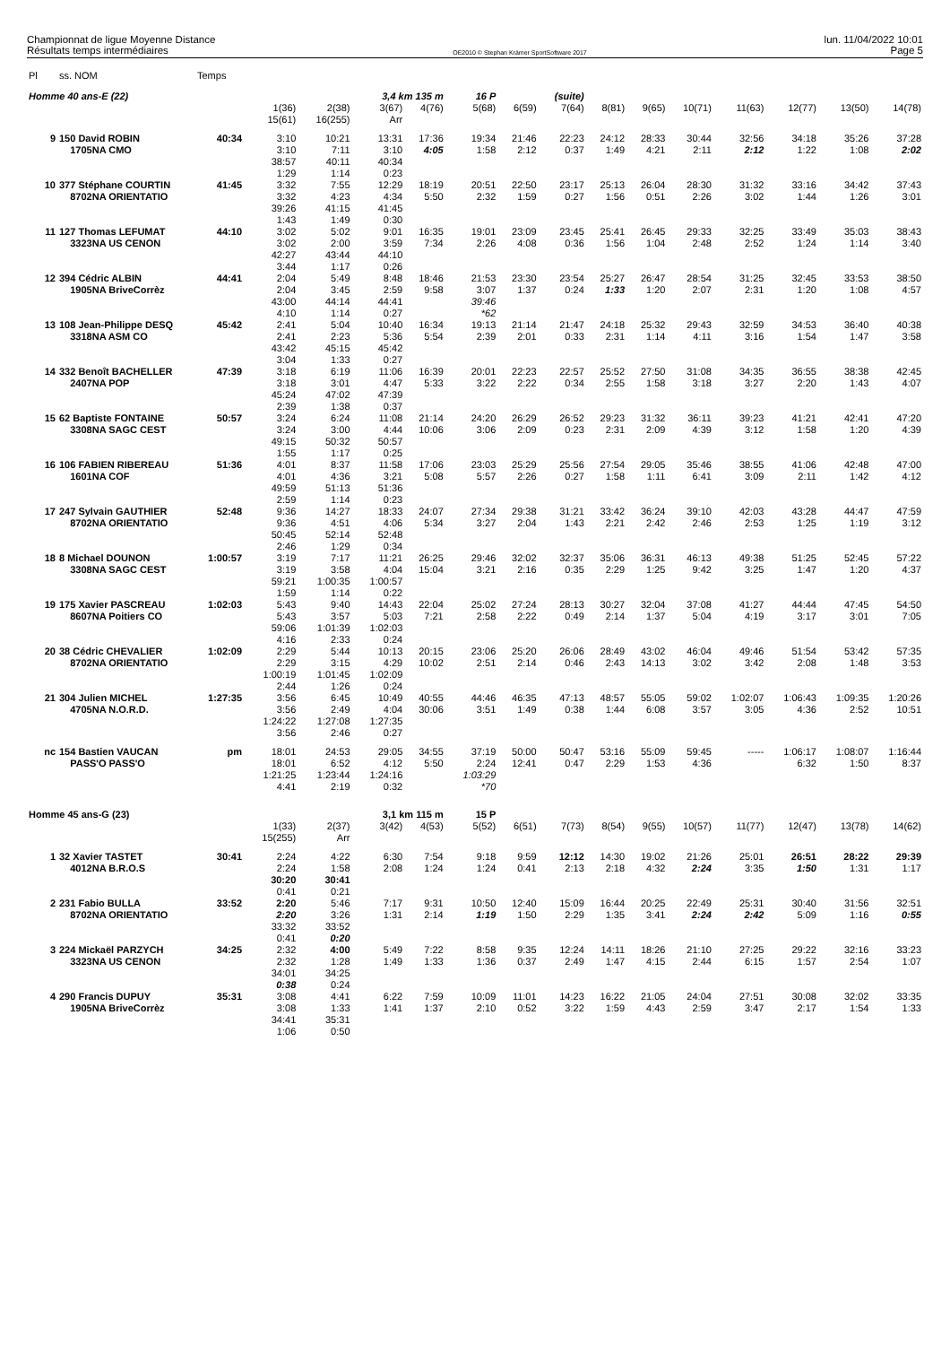Championnat de ligue Moyenne Distance
Résultats temps intermédiaires
OE2010 © Stephan Krämer SportSoftware 2017
lun. 11/04/2022 10:01
Page 5
| Pl | ss. NOM | Temps | | | | | | | | | | | | | | |
| --- | --- | --- | --- | --- | --- | --- | --- | --- | --- | --- | --- | --- | --- | --- | --- | --- |
| Homme 40 ans-E (22) | | | | | 3,4 km 135 m | | 16 P | | (suite) | | | | | | | |
| | | | 1(36) | 2(38) | 3(67) | 4(76) | 5(68) | 6(59) | 7(64) | 8(81) | 9(65) | 10(71) | 11(63) | 12(77) | 13(50) | 14(78) |
| | | | 15(61) | 16(255) | Arr | | | | | | | | | | | |
| 9 | 150 David ROBIN | 40:34 | 3:10 | 10:21 | 13:31 | 17:36 | 19:34 | 21:46 | 22:23 | 24:12 | 28:33 | 30:44 | 32:56 | 34:18 | 35:26 | 37:28 |
| | 1705NA CMO | | 3:10 | 7:11 | 3:10 | 4:05 | 1:58 | 2:12 | 0:37 | 1:49 | 4:21 | 2:11 | 2:12 | 1:22 | 1:08 | 2:02 |
| | | | 38:57 | 40:11 | 40:34 | | | | | | | | | | | |
| | | | 1:29 | 1:14 | 0:23 | | | | | | | | | | | |
| 10 | 377 Stéphane COURTIN | 41:45 | 3:32 | 7:55 | 12:29 | 18:19 | 20:51 | 22:50 | 23:17 | 25:13 | 26:04 | 28:30 | 31:32 | 33:16 | 34:42 | 37:43 |
| | 8702NA ORIENTATIO | | 3:32 | 4:23 | 4:34 | 5:50 | 2:32 | 1:59 | 0:27 | 1:56 | 0:51 | 2:26 | 3:02 | 1:44 | 1:26 | 3:01 |
| | | | 39:26 | 41:15 | 41:45 | | | | | | | | | | | |
| | | | 1:43 | 1:49 | 0:30 | | | | | | | | | | | |
| 11 | 127 Thomas LEFUMAT | 44:10 | 3:02 | 5:02 | 9:01 | 16:35 | 19:01 | 23:09 | 23:45 | 25:41 | 26:45 | 29:33 | 32:25 | 33:49 | 35:03 | 38:43 |
| | 3323NA US CENON | | 3:02 | 2:00 | 3:59 | 7:34 | 2:26 | 4:08 | 0:36 | 1:56 | 1:04 | 2:48 | 2:52 | 1:24 | 1:14 | 3:40 |
| | | | 42:27 | 43:44 | 44:10 | | | | | | | | | | | |
| | | | 3:44 | 1:17 | 0:26 | | | | | | | | | | | |
| 12 | 394 Cédric ALBIN | 44:41 | 2:04 | 5:49 | 8:48 | 18:46 | 21:53 | 23:30 | 23:54 | 25:27 | 26:47 | 28:54 | 31:25 | 32:45 | 33:53 | 38:50 |
| | 1905NA BriveCorrèz | | 2:04 | 3:45 | 2:59 | 9:58 | 3:07 | 1:37 | 0:24 | 1:33 | 1:20 | 2:07 | 2:31 | 1:20 | 1:08 | 4:57 |
| | | | 43:00 | 44:14 | 44:41 | | 39:46 | | | | | | | | | |
| | | | 4:10 | 1:14 | 0:27 | | *62 | | | | | | | | | |
| 13 | 108 Jean-Philippe DESQ | 45:42 | 2:41 | 5:04 | 10:40 | 16:34 | 19:13 | 21:14 | 21:47 | 24:18 | 25:32 | 29:43 | 32:59 | 34:53 | 36:40 | 40:38 |
| | 3318NA ASM CO | | 2:41 | 2:23 | 5:36 | 5:54 | 2:39 | 2:01 | 0:33 | 2:31 | 1:14 | 4:11 | 3:16 | 1:54 | 1:47 | 3:58 |
| | | | 43:42 | 45:15 | 45:42 | | | | | | | | | | | |
| | | | 3:04 | 1:33 | 0:27 | | | | | | | | | | | |
| 14 | 332 Benoît BACHELLER | 47:39 | 3:18 | 6:19 | 11:06 | 16:39 | 20:01 | 22:23 | 22:57 | 25:52 | 27:50 | 31:08 | 34:35 | 36:55 | 38:38 | 42:45 |
| | 2407NA POP | | 3:18 | 3:01 | 4:47 | 5:33 | 3:22 | 2:22 | 0:34 | 2:55 | 1:58 | 3:18 | 3:27 | 2:20 | 1:43 | 4:07 |
| | | | 45:24 | 47:02 | 47:39 | | | | | | | | | | | |
| | | | 2:39 | 1:38 | 0:37 | | | | | | | | | | | |
| 15 | 62 Baptiste FONTAINE | 50:57 | 3:24 | 6:24 | 11:08 | 21:14 | 24:20 | 26:29 | 26:52 | 29:23 | 31:32 | 36:11 | 39:23 | 41:21 | 42:41 | 47:20 |
| | 3308NA SAGC CEST | | 3:24 | 3:00 | 4:44 | 10:06 | 3:06 | 2:09 | 0:23 | 2:31 | 2:09 | 4:39 | 3:12 | 1:58 | 1:20 | 4:39 |
| | | | 49:15 | 50:32 | 50:57 | | | | | | | | | | | |
| | | | 1:55 | 1:17 | 0:25 | | | | | | | | | | | |
| 16 | 106 FABIEN RIBEREAU | 51:36 | 4:01 | 8:37 | 11:58 | 17:06 | 23:03 | 25:29 | 25:56 | 27:54 | 29:05 | 35:46 | 38:55 | 41:06 | 42:48 | 47:00 |
| | 1601NA COF | | 4:01 | 4:36 | 3:21 | 5:08 | 5:57 | 2:26 | 0:27 | 1:58 | 1:11 | 6:41 | 3:09 | 2:11 | 1:42 | 4:12 |
| | | | 49:59 | 51:13 | 51:36 | | | | | | | | | | | |
| | | | 2:59 | 1:14 | 0:23 | | | | | | | | | | | |
| 17 | 247 Sylvain GAUTHIER | 52:48 | 9:36 | 14:27 | 18:33 | 24:07 | 27:34 | 29:38 | 31:21 | 33:42 | 36:24 | 39:10 | 42:03 | 43:28 | 44:47 | 47:59 |
| | 8702NA ORIENTATIO | | 9:36 | 4:51 | 4:06 | 5:34 | 3:27 | 2:04 | 1:43 | 2:21 | 2:42 | 2:46 | 2:53 | 1:25 | 1:19 | 3:12 |
| | | | 50:45 | 52:14 | 52:48 | | | | | | | | | | | |
| | | | 2:46 | 1:29 | 0:34 | | | | | | | | | | | |
| 18 | 8 Michael DOUNON | 1:00:57 | 3:19 | 7:17 | 11:21 | 26:25 | 29:46 | 32:02 | 32:37 | 35:06 | 36:31 | 46:13 | 49:38 | 51:25 | 52:45 | 57:22 |
| | 3308NA SAGC CEST | | 3:19 | 3:58 | 4:04 | 15:04 | 3:21 | 2:16 | 0:35 | 2:29 | 1:25 | 9:42 | 3:25 | 1:47 | 1:20 | 4:37 |
| | | | 59:21 | 1:00:35 | 1:00:57 | | | | | | | | | | | |
| | | | 1:59 | 1:14 | 0:22 | | | | | | | | | | | |
| 19 | 175 Xavier PASCREAU | 1:02:03 | 5:43 | 9:40 | 14:43 | 22:04 | 25:02 | 27:24 | 28:13 | 30:27 | 32:04 | 37:08 | 41:27 | 44:44 | 47:45 | 54:50 |
| | 8607NA Poitiers CO | | 5:43 | 3:57 | 5:03 | 7:21 | 2:58 | 2:22 | 0:49 | 2:14 | 1:37 | 5:04 | 4:19 | 3:17 | 3:01 | 7:05 |
| | | | 59:06 | 1:01:39 | 1:02:03 | | | | | | | | | | | |
| | | | 4:16 | 2:33 | 0:24 | | | | | | | | | | | |
| 20 | 38 Cédric CHEVALIER | 1:02:09 | 2:29 | 5:44 | 10:13 | 20:15 | 23:06 | 25:20 | 26:06 | 28:49 | 43:02 | 46:04 | 49:46 | 51:54 | 53:42 | 57:35 |
| | 8702NA ORIENTATIO | | 2:29 | 3:15 | 4:29 | 10:02 | 2:51 | 2:14 | 0:46 | 2:43 | 14:13 | 3:02 | 3:42 | 2:08 | 1:48 | 3:53 |
| | | | 1:00:19 | 1:01:45 | 1:02:09 | | | | | | | | | | | |
| | | | 2:44 | 1:26 | 0:24 | | | | | | | | | | | |
| 21 | 304 Julien MICHEL | 1:27:35 | 3:56 | 6:45 | 10:49 | 40:55 | 44:46 | 46:35 | 47:13 | 48:57 | 55:05 | 59:02 | 1:02:07 | 1:06:43 | 1:09:35 | 1:20:26 |
| | 4705NA N.O.R.D. | | 3:56 | 2:49 | 4:04 | 30:06 | 3:51 | 1:49 | 0:38 | 1:44 | 6:08 | 3:57 | 3:05 | 4:36 | 2:52 | 10:51 |
| | | | 1:24:22 | 1:27:08 | 1:27:35 | | | | | | | | | | | |
| | | | 3:56 | 2:46 | 0:27 | | | | | | | | | | | |
| nc | 154 Bastien VAUCAN | pm | 18:01 | 24:53 | 29:05 | 34:55 | 37:19 | 50:00 | 50:47 | 53:16 | 55:09 | 59:45 | ----- | 1:06:17 | 1:08:07 | 1:16:44 |
| | PASS'O PASS'O | | 18:01 | 6:52 | 4:12 | 5:50 | 2:24 | 12:41 | 0:47 | 2:29 | 1:53 | 4:36 | | 6:32 | 1:50 | 8:37 |
| | | | 1:21:25 | 1:23:44 | 1:24:16 | | 1:03:29 | | | | | | | | | |
| | | | 4:41 | 2:19 | 0:32 | | *70 | | | | | | | | | |
| Homme 45 ans-G (23) | | | | | 3,1 km 115 m | | 15 P | | | | | | | | | |
| | | | 1(33) | 2(37) | 3(42) | 4(53) | 5(52) | 6(51) | 7(73) | 8(54) | 9(55) | 10(57) | 11(77) | 12(47) | 13(78) | 14(62) |
| | | | 15(255) | Arr | | | | | | | | | | | | |
| 1 | 32 Xavier TASTET | 30:41 | 2:24 | 4:22 | 6:30 | 7:54 | 9:18 | 9:59 | 12:12 | 14:30 | 19:02 | 21:26 | 25:01 | 26:51 | 28:22 | 29:39 |
| | 4012NA B.R.O.S | | 2:24 | 1:58 | 2:08 | 1:24 | 1:24 | 0:41 | 2:13 | 2:18 | 4:32 | 2:24 | 3:35 | 1:50 | 1:31 | 1:17 |
| | | | 30:20 | 30:41 | | | | | | | | | | | | |
| | | | 0:41 | 0:21 | | | | | | | | | | | | |
| 2 | 231 Fabio BULLA | 33:52 | 2:20 | 5:46 | 7:17 | 9:31 | 10:50 | 12:40 | 15:09 | 16:44 | 20:25 | 22:49 | 25:31 | 30:40 | 31:56 | 32:51 |
| | 8702NA ORIENTATIO | | 2:20 | 3:26 | 1:31 | 2:14 | 1:19 | 1:50 | 2:29 | 1:35 | 3:41 | 2:24 | 2:42 | 5:09 | 1:16 | 0:55 |
| | | | 33:32 | 33:52 | | | | | | | | | | | | |
| | | | 0:41 | 0:20 | | | | | | | | | | | | |
| 3 | 224 Mickaël PARZYCH | 34:25 | 2:32 | 4:00 | 5:49 | 7:22 | 8:58 | 9:35 | 12:24 | 14:11 | 18:26 | 21:10 | 27:25 | 29:22 | 32:16 | 33:23 |
| | 3323NA US CENON | | 2:32 | 1:28 | 1:49 | 1:33 | 1:36 | 0:37 | 2:49 | 1:47 | 4:15 | 2:44 | 6:15 | 1:57 | 2:54 | 1:07 |
| | | | 34:01 | 34:25 | | | | | | | | | | | | |
| | | | 0:38 | 0:24 | | | | | | | | | | | | |
| 4 | 290 Francis DUPUY | 35:31 | 3:08 | 4:41 | 6:22 | 7:59 | 10:09 | 11:01 | 14:23 | 16:22 | 21:05 | 24:04 | 27:51 | 30:08 | 32:02 | 33:35 |
| | 1905NA BriveCorrèz | | 3:08 | 1:33 | 1:41 | 1:37 | 2:10 | 0:52 | 3:22 | 1:59 | 4:43 | 2:59 | 3:47 | 2:17 | 1:54 | 1:33 |
| | | | 34:41 | 35:31 | | | | | | | | | | | | |
| | | | 1:06 | 0:50 | | | | | | | | | | | | |